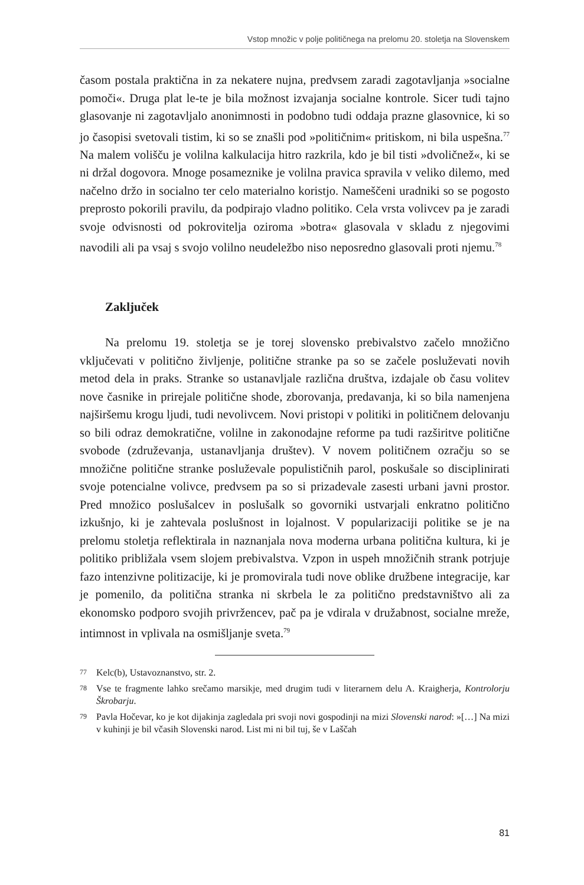Vstop množic v polje političnega na prelomu 20. stoletja na Slovenskem
časom postala praktična in za nekatere nujna, predvsem zaradi zagotavljanja »socialne pomoči«. Druga plat le-te je bila možnost izvajanja socialne kontrole. Sicer tudi tajno glasovanje ni zagotavljalo anonimnosti in podobno tudi oddaja prazne glasovnice, ki so jo časopisi svetovali tistim, ki so se znašli pod »političnim« pritiskom, ni bila uspešna.<sup>77</sup> Na malem volišču je volilna kalkulacija hitro razkrila, kdo je bil tisti »dvoličnež«, ki se ni držal dogovora. Mnoge posameznike je volilna pravica spravila v veliko dilemo, med načelno držo in socialno ter celo materialno koristjo. Nameščeni uradniki so se pogosto preprosto pokorili pravilu, da podpirajo vladno politiko. Cela vrsta volivcev pa je zaradi svoje odvisnosti od pokrovitelja oziroma »botra« glasovala v skladu z njegovimi navodili ali pa vsaj s svojo volilno neudeležbo niso neposredno glasovali proti njemu.<sup>78</sup>
Zaključek
Na prelomu 19. stoletja se je torej slovensko prebivalstvo začelo množično vključevati v politično življenje, politične stranke pa so se začele posluževati novih metod dela in praks. Stranke so ustanavljale različna društva, izdajale ob času volitev nove časnike in prirejale politične shode, zborovanja, predavanja, ki so bila namenjena najširšemu krogu ljudi, tudi nevolivcem. Novi pristopi v politiki in političnem delovanju so bili odraz demokratične, volilne in zakonodajne reforme pa tudi razširitve politične svobode (združevanja, ustanavljanja društev). V novem političnem ozračju so se množične politične stranke posluževale populističnih parol, poskušale so disciplinirati svoje potencialne volivce, predvsem pa so si prizadevale zasesti urbani javni prostor. Pred množico poslušalcev in poslušalk so govorniki ustvarjali enkratno politično izkušnjo, ki je zahtevala poslušnost in lojalnost. V popularizaciji politike se je na prelomu stoletja reflektirala in naznanjala nova moderna urbana politična kultura, ki je politiko približala vsem slojem prebivalstva. Vzpon in uspeh množičnih strank potrjuje fazo intenzivne politizacije, ki je promovirala tudi nove oblike družbene integracije, kar je pomenilo, da politična stranka ni skrbela le za politično predstavništvo ali za ekonomsko podporo svojih privržencev, pač pa je vdirala v družabnost, socialne mreže, intimnost in vplivala na osmišljanje sveta.<sup>79</sup>
77
Kelc(b), Ustavoznanstvo, str. 2.
78
Vse te fragmente lahko srečamo marsikje, med drugim tudi v literarnem delu A. Kraigherja, Kontrolorju Škrobarju.
79
Pavla Hočevar, ko je kot dijakinja zagledala pri svoji novi gospodinji na mizi Slovenski narod: »[…] Na mizi v kuhinji je bil včasih Slovenski narod. List mi ni bil tuj, še v Laščah
81